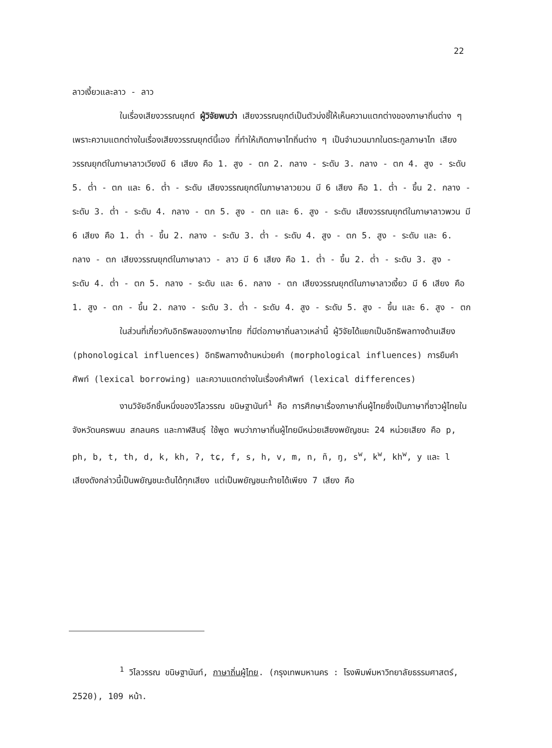22
ลาวเงี้ยวและลาว - ลาว
ในเรื่องเสียงวรรณยุกต์ ผู้วิจัยพบว่า เสียงวรรณยุกต์เป็นตัวบ่งชี้ให้เห็นความแตกต่างของภาษาถิ่นต่าง ๆ เพราะความแตกต่างในเรื่องเสียงวรรณยุกต์นี้เอง ที่ทำให้เกิดภาษาไทถิ่นต่าง ๆ เป็นจำนวนมากในตระกูลภาษาไท เสียงวรรณยุกต์ในภาษาลาวเวียงมี 6 เสียง คือ 1. สูง - ตก 2. กลาง - ระดับ 3. กลาง - ตก 4. สูง - ระดับ 5. ต่ำ - ตก และ 6. ต่ำ - ระดับ เสียงวรรณยุกต์ในภาษาลาวยวน มี 6 เสียง คือ 1. ต่ำ - ขึ้น 2. กลาง - ระดับ 3. ต่ำ - ระดับ 4. กลาง - ตก 5. สูง - ตก และ 6. สูง - ระดับ เสียงวรรณยุกต์ในภาษาลาวพวน มี 6 เสียง คือ 1. ต่ำ - ขึ้น 2. กลาง - ระดับ 3. ต่ำ - ระดับ 4. สูง - ตก 5. สูง - ระดับ และ 6. กลาง - ตก เสียงวรรณยุกต์ในภาษาลาว - ลาว มี 6 เสียง คือ 1. ต่ำ - ขึ้น 2. ต่ำ - ระดับ 3. สูง - ระดับ 4. ต่ำ - ตก 5. กลาง - ระดับ และ 6. กลาง - ตก เสียงวรรณยุกต์ในภาษาลาวเงี้ยว มี 6 เสียง คือ 1. สูง - ตก - ขึ้น 2. กลาง - ระดับ 3. ต่ำ - ระดับ 4. สูง - ระดับ 5. สูง - ขึ้น และ 6. สูง - ตก
ในส่วนที่เกี่ยวกับอิทธิพลของภาษาไทย ที่มีต่อภาษาถิ่นลาวเหล่านี้ ผู้วิจัยได้แยกเป็นอิทธิพลทางด้านเสียง (phonological influences) อิทธิพลทางด้านหน่วยคำ (morphological influences) การยืมคำศัพท์ (lexical borrowing) และความแตกต่างในเรื่องคำศัพท์ (lexical differences)
งานวิจัยอีกชิ้นหนึ่งของวิไลวรรณ ขนิษฐานันท์<sup>1</sup> คือ การศึกษาเรื่องภาษาถิ่นผู้ไทยซึ่งเป็นภาษาที่ชาวผู้ไทยในจังหวัดนครพนม สกลนคร และกาฬสินธุ์ ใช้พูด พบว่าภาษาถิ่นผู้ไทยมีหน่วยเสียงพยัญชนะ 24 หน่วยเสียง คือ p, ph, b, t, th, d, k, kh, ʔ, tɕ, f, s, h, v, m, n, ñ, ŋ, s<sup>w</sup>, k<sup>w</sup>, kh<sup>w</sup>, y และ l เสียงดังกล่าวนี้เป็นพยัญชนะต้นได้ทุกเสียง แต่เป็นพยัญชนะท้ายได้เพียง 7 เสียง คือ
<sup>1</sup> วิไลวรรณ ขนิษฐานันท์, ภาษาถิ่นผู้ไทย. (กรุงเทพมหานคร : โรงพิมพ์มหาวิทยาลัยธรรมศาสตร์, 2520), 109 หน้า.